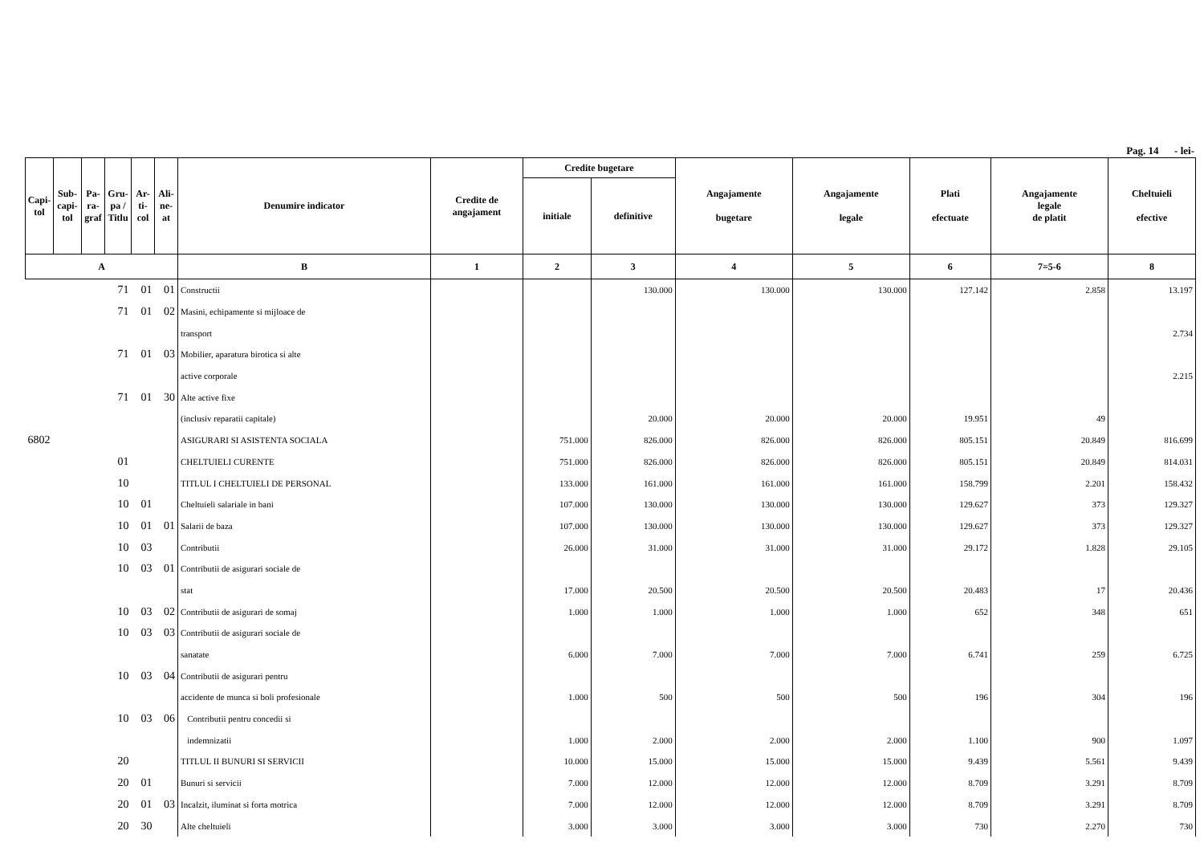Pag. 14 - lei-
| Capi- tol | Sub- capi- tol | Pa- ra- graf | Gru- pa / Titlu | Ar- ti- col | Ali- ne- at | Denumire indicator | Credite de angajament | Credite bugetare | | Angajamente bugetare | Angajamente legale | Plati efectuate | Angajamente legale de platit | Cheltuieli efective |
| --- | --- | --- | --- | --- | --- | --- | --- | --- | --- | --- | --- | --- | --- | --- |
| | | | | | | | | initiale | definitive | | | | | |
| A | | | | | | B | 1 | 2 | 3 | 4 | 5 | 6 | 7=5-6 | 8 |
| | | | 71 | 01 | 01 | Constructii | | | 130.000 | 130.000 | 130.000 | 127.142 | 2.858 | 13.197 |
| | | | 71 | 01 | 02 | Masini, echipamente si mijloace de | | | | | | | | |
| | | | | | | transport | | | | | | | | 2.734 |
| | | | 71 | 01 | 03 | Mobilier, aparatura birotica si alte | | | | | | | | |
| | | | | | | active corporale | | | | | | | | 2.215 |
| | | | 71 | 01 | 30 | Alte active fixe | | | | | | | | |
| | | | | | | (inclusiv reparatii capitale) | | | 20.000 | 20.000 | 20.000 | 19.951 | 49 | |
| 6802 | | | | | | ASIGURARI SI ASISTENTA SOCIALA | | 751.000 | 826.000 | 826.000 | 826.000 | 805.151 | 20.849 | 816.699 |
| | | | 01 | | | CHELTUIELI CURENTE | | 751.000 | 826.000 | 826.000 | 826.000 | 805.151 | 20.849 | 814.031 |
| | | | 10 | | | TITLUL I CHELTUIELI DE PERSONAL | | 133.000 | 161.000 | 161.000 | 161.000 | 158.799 | 2.201 | 158.432 |
| | | | 10 | 01 | | Cheltuieli salariale in bani | | 107.000 | 130.000 | 130.000 | 130.000 | 129.627 | 373 | 129.327 |
| | | | 10 | 01 | 01 | Salarii de baza | | 107.000 | 130.000 | 130.000 | 130.000 | 129.627 | 373 | 129.327 |
| | | | 10 | 03 | | Contributii | | 26.000 | 31.000 | 31.000 | 31.000 | 29.172 | 1.828 | 29.105 |
| | | | 10 | 03 | 01 | Contributii de asigurari sociale de | | | | | | | | |
| | | | | | | stat | | 17.000 | 20.500 | 20.500 | 20.500 | 20.483 | 17 | 20.436 |
| | | | 10 | 03 | 02 | Contributii de asigurari de somaj | | 1.000 | 1.000 | 1.000 | 1.000 | 652 | 348 | 651 |
| | | | 10 | 03 | 03 | Contributii de asigurari sociale de | | | | | | | | |
| | | | | | | sanatate | | 6.000 | 7.000 | 7.000 | 7.000 | 6.741 | 259 | 6.725 |
| | | | 10 | 03 | 04 | Contributii de asigurari pentru | | | | | | | | |
| | | | | | | accidente de munca si boli profesionale | | 1.000 | 500 | 500 | 500 | 196 | 304 | 196 |
| | | | 10 | 03 | 06 | Contributii pentru concedii si | | | | | | | | |
| | | | | | | indemnizatii | | 1.000 | 2.000 | 2.000 | 2.000 | 1.100 | 900 | 1.097 |
| | | | 20 | | | TITLUL II BUNURI SI SERVICII | | 10.000 | 15.000 | 15.000 | 15.000 | 9.439 | 5.561 | 9.439 |
| | | | 20 | 01 | | Bunuri si servicii | | 7.000 | 12.000 | 12.000 | 12.000 | 8.709 | 3.291 | 8.709 |
| | | | 20 | 01 | 03 | Incalzit, iluminat si forta motrica | | 7.000 | 12.000 | 12.000 | 12.000 | 8.709 | 3.291 | 8.709 |
| | | | 20 | 30 | | Alte cheltuieli | | 3.000 | 3.000 | 3.000 | 3.000 | 730 | 2.270 | 730 |